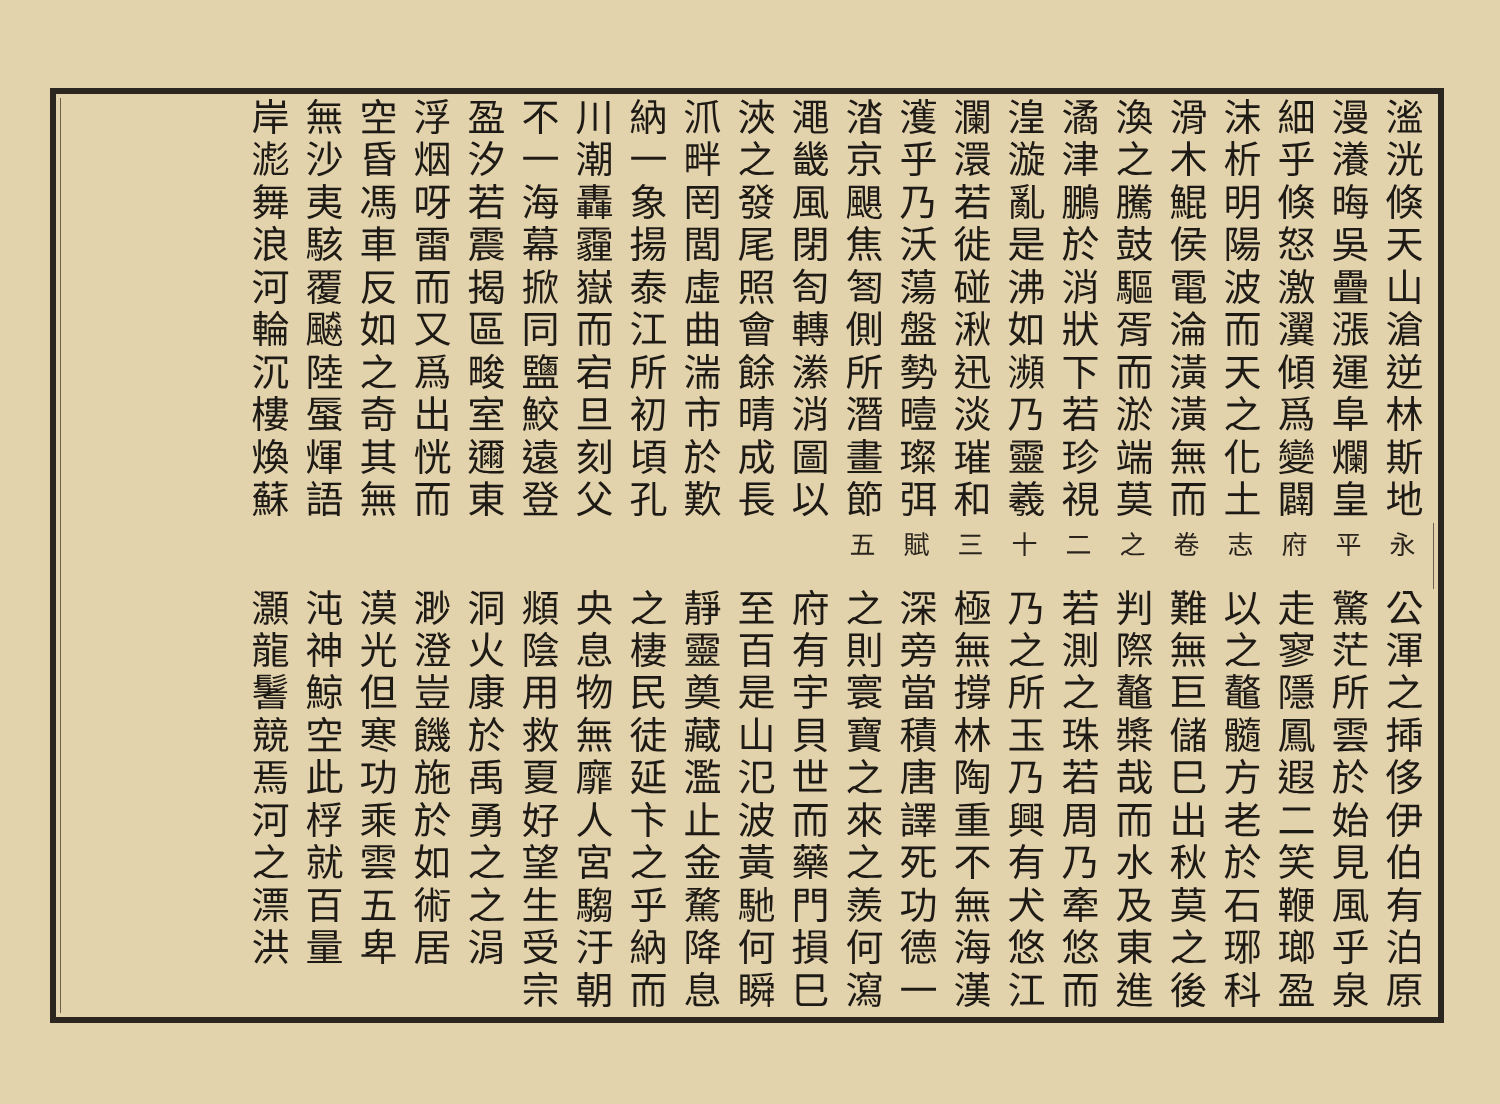㴵漫細沫滑渙潏湟瀾濩涾澠浹沠納川不盈浮空無岸
洸瀁乎析木之津漩澴乎京畿之畔一潮一汐烟昏沙滮
倏晦倏明鯤騰鵬亂若乃颶風發罔象轟海若呀馮夷舞
天吳怒陽侯鼓於是徙沃焦閉尾閭揚霾幕震雷車駭浪
山疊激波電驅消沸碰蕩匒匌照虛泰嶽掀揭而反覆河
滄漲瀷而淪胥狀如湫盤側轉會曲江而同區又如飇輪
逆運傾天潢而下瀕迅勢所潫餘湍所宕鹽畯爲之陸沉
林阜爲之潢淤若乃淡曀潛消晴市初旦鮫室出奇蜃樓
斯爛變化無端珍靈璀璨畫圖成於頃刻遠邇恍其煇煥
地皇闢土而莫視羲和弭節以長歎孔父登東而無語蘇
永平府志
卷之二十三
賦
五
公驚走以難判若乃極深之府至靜之央頫洞渺漠沌灝
渾茫寥之無際測之無旁則有百靈棲息陰火澄光神龍
之所隱鼇巨鼇之所撐當寰宇是奠民物用康豈但鯨鬐
揷雲鳳髓儲槳珠玉林積寶貝山藏徒無救於饑寒空競
侈於遐方巳哉若乃陶唐之世氾濫延靡夏禹施功此焉
伊始二老出而周興重譯來而波止卞人好勇於乘桴河
伯見笑於秋水乃有不死之藥黃金之宮望之如雲就之
有風鞭石莫及牽犬無功羨門馳騖乎騶生之術五百漂
泊乎瑯琊之東悠悠海德何損何降納汙受涓居卑量洪
原泉盈科後進而江漢一瀉巳瞬息而朝宗